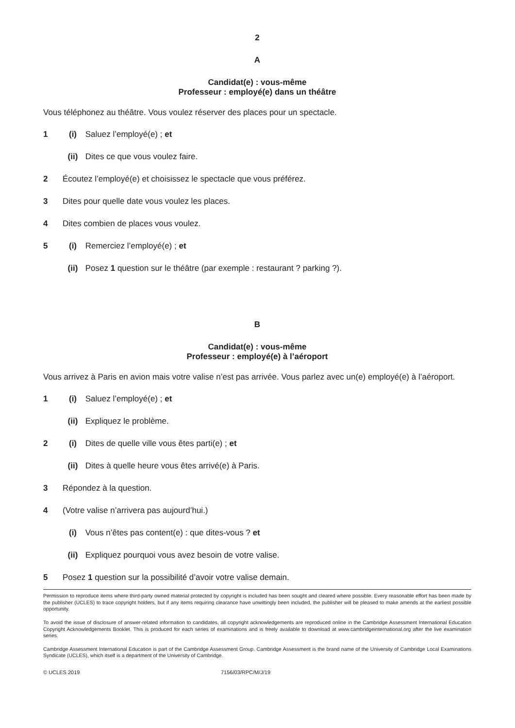2
A
Candidat(e) : vous-même
Professeur : employé(e) dans un théâtre
Vous téléphonez au théâtre. Vous voulez réserver des places pour un spectacle.
1 (i) Saluez l’employé(e) ; et
(ii) Dites ce que vous voulez faire.
2 Écoutez l’employé(e) et choisissez le spectacle que vous préférez.
3 Dites pour quelle date vous voulez les places.
4 Dites combien de places vous voulez.
5 (i) Remerciez l’employé(e) ; et
(ii) Posez 1 question sur le théâtre (par exemple : restaurant ? parking ?).
B
Candidat(e) : vous-même
Professeur : employé(e) à l’aéroport
Vous arrivez à Paris en avion mais votre valise n’est pas arrivée. Vous parlez avec un(e) employé(e) à l’aéroport.
1 (i) Saluez l’employé(e) ; et
(ii) Expliquez le problème.
2 (i) Dites de quelle ville vous êtes parti(e) ; et
(ii) Dites à quelle heure vous êtes arrivé(e) à Paris.
3 Répondez à la question.
4 (Votre valise n’arrivera pas aujourd’hui.)
(i) Vous n’êtes pas content(e) : que dites-vous ? et
(ii) Expliquez pourquoi vous avez besoin de votre valise.
5 Posez 1 question sur la possibilité d’avoir votre valise demain.
Permission to reproduce items where third-party owned material protected by copyright is included has been sought and cleared where possible. Every reasonable effort has been made by the publisher (UCLES) to trace copyright holders, but if any items requiring clearance have unwittingly been included, the publisher will be pleased to make amends at the earliest possible opportunity.
To avoid the issue of disclosure of answer-related information to candidates, all copyright acknowledgements are reproduced online in the Cambridge Assessment International Education Copyright Acknowledgements Booklet. This is produced for each series of examinations and is freely available to download at www.cambridgeinternational.org after the live examination series.
Cambridge Assessment International Education is part of the Cambridge Assessment Group. Cambridge Assessment is the brand name of the University of Cambridge Local Examinations Syndicate (UCLES), which itself is a department of the University of Cambridge.
© UCLES 2019 7156/03/RPC/M/J/19